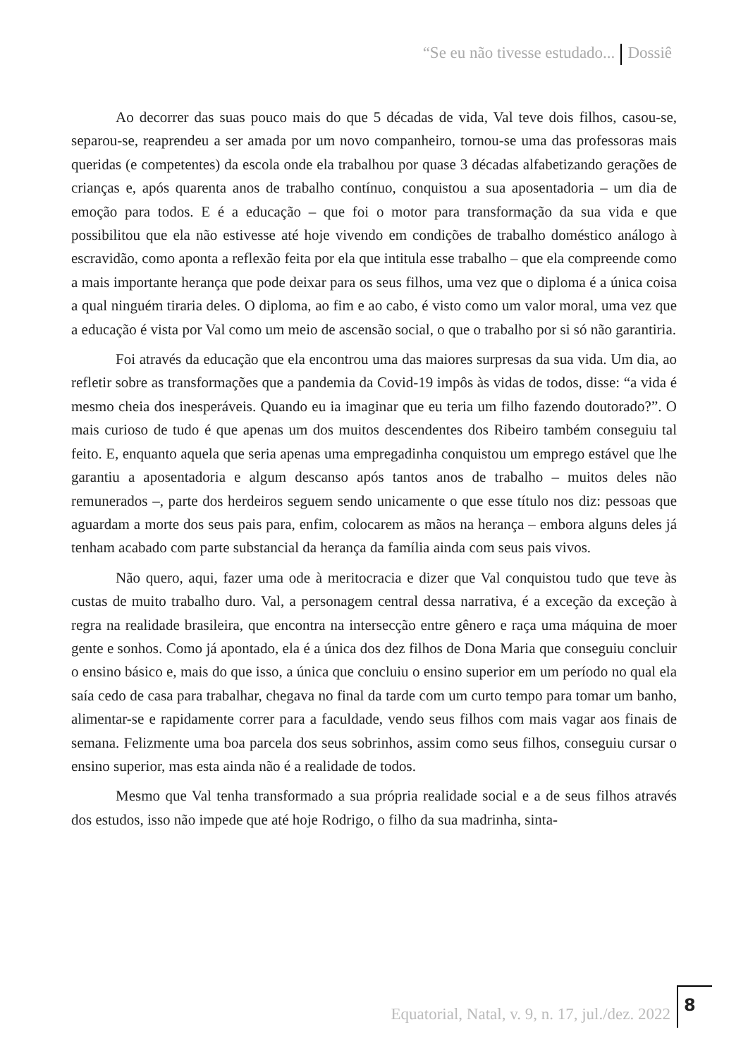“Se eu não tivesse estudado... Dossiê
Ao decorrer das suas pouco mais do que 5 décadas de vida, Val teve dois filhos, casou-se, separou-se, reaprendeu a ser amada por um novo companheiro, tornou-se uma das professoras mais queridas (e competentes) da escola onde ela trabalhou por quase 3 décadas alfabetizando gerações de crianças e, após quarenta anos de trabalho contínuo, conquistou a sua aposentadoria – um dia de emoção para todos. E é a educação – que foi o motor para transformação da sua vida e que possibilitou que ela não estivesse até hoje vivendo em condições de trabalho doméstico análogo à escravidão, como aponta a reflexão feita por ela que intitula esse trabalho – que ela compreende como a mais importante herança que pode deixar para os seus filhos, uma vez que o diploma é a única coisa a qual ninguém tiraria deles. O diploma, ao fim e ao cabo, é visto como um valor moral, uma vez que a educação é vista por Val como um meio de ascensão social, o que o trabalho por si só não garantiria.
Foi através da educação que ela encontrou uma das maiores surpresas da sua vida. Um dia, ao refletir sobre as transformações que a pandemia da Covid-19 impôs às vidas de todos, disse: “a vida é mesmo cheia dos inesperáveis. Quando eu ia imaginar que eu teria um filho fazendo doutorado?”. O mais curioso de tudo é que apenas um dos muitos descendentes dos Ribeiro também conseguiu tal feito. E, enquanto aquela que seria apenas uma empregadinha conquistou um emprego estável que lhe garantiu a aposentadoria e algum descanso após tantos anos de trabalho – muitos deles não remunerados –, parte dos herdeiros seguem sendo unicamente o que esse título nos diz: pessoas que aguardam a morte dos seus pais para, enfim, colocarem as mãos na herança – embora alguns deles já tenham acabado com parte substancial da herança da família ainda com seus pais vivos.
Não quero, aqui, fazer uma ode à meritocracia e dizer que Val conquistou tudo que teve às custas de muito trabalho duro. Val, a personagem central dessa narrativa, é a exceção da exceção à regra na realidade brasileira, que encontra na intersecção entre gênero e raça uma máquina de moer gente e sonhos. Como já apontado, ela é a única dos dez filhos de Dona Maria que conseguiu concluir o ensino básico e, mais do que isso, a única que concluiu o ensino superior em um período no qual ela saía cedo de casa para trabalhar, chegava no final da tarde com um curto tempo para tomar um banho, alimentar-se e rapidamente correr para a faculdade, vendo seus filhos com mais vagar aos finais de semana. Felizmente uma boa parcela dos seus sobrinhos, assim como seus filhos, conseguiu cursar o ensino superior, mas esta ainda não é a realidade de todos.
Mesmo que Val tenha transformado a sua própria realidade social e a de seus filhos através dos estudos, isso não impede que até hoje Rodrigo, o filho da sua madrinha, sinta-
Equatorial, Natal, v. 9, n. 17, jul./dez. 2022
8